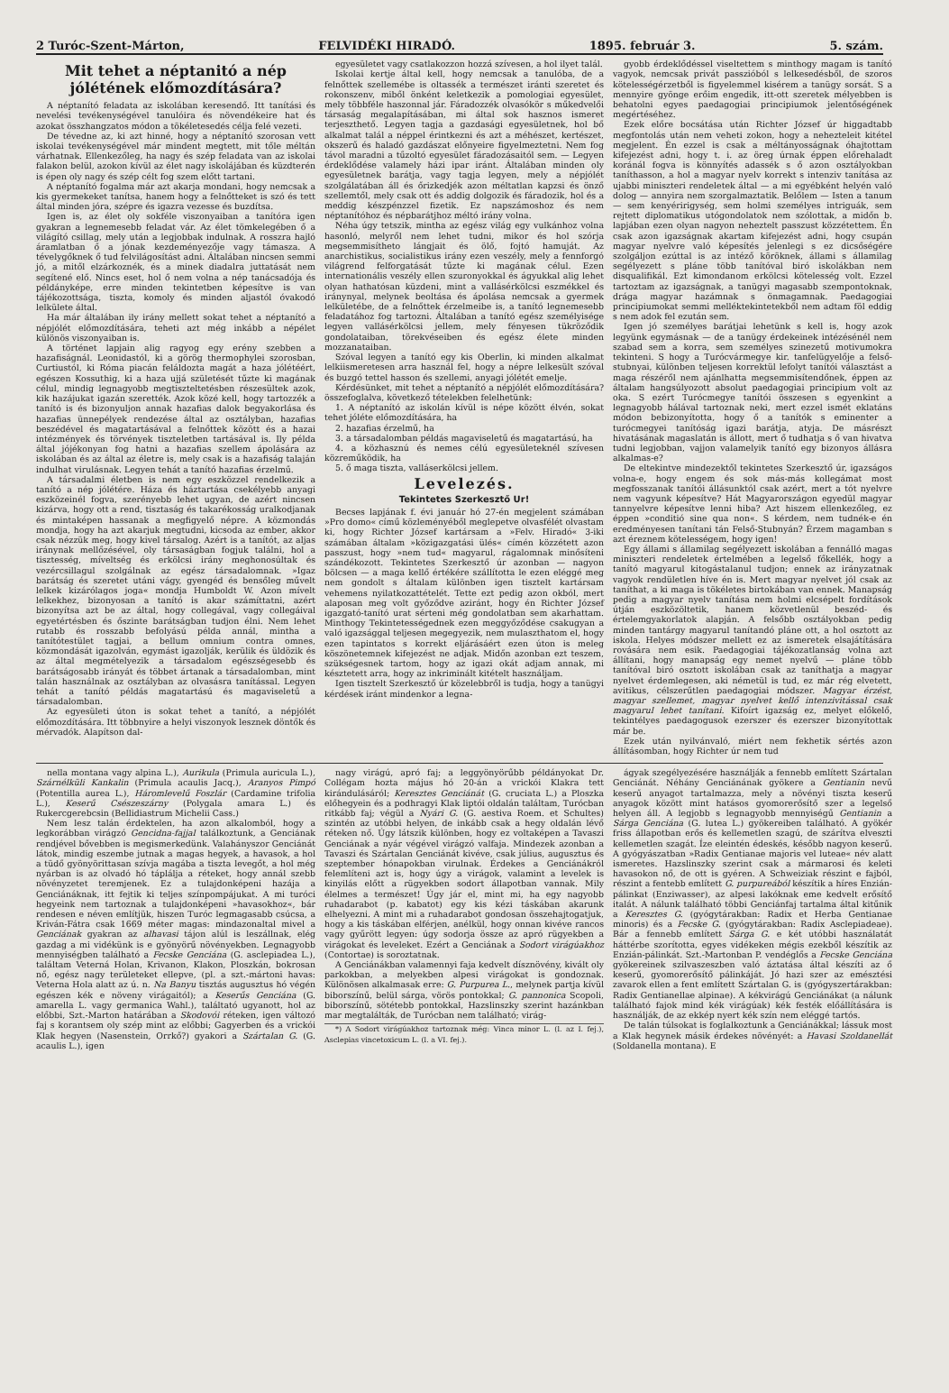2 Turóc-Szent-Márton, FELVIDÉKI HIRADÓ. 1895. február 3. 5. szám.
Mit tehet a néptanitó a nép jólétének előmozdítására?
A néptanító feladata az iskolában keresendő. Itt tanítási és nevelési tevékenységével tanulóira és növendékeire hat és azokat összhangzatos módon a tökéletesedés célja felé vezeti.
De tévedne az, ki azt hinné, hogy a néptanító szorosan vett iskolai tevékenységével már mindent megtett, mit tőle méltán várhatnak. Ellenkezőleg, ha nagy és szép feladata van az iskolai falakon belül, azokon kívül az élet nagy iskolájában és küzdterén is épen oly nagy és szép célt fog szem előtt tartani.
A néptanító fogalma már azt akarja mondani, hogy nemcsak a kis gyermekeket tanítsa, hanem hogy a felnőtteket is szó és tett által minden jóra, szépre és igazra vezesse és buzdítsa.
Igen is, az élet oly sokféle viszonyaiban a tanítóra igen gyakran a legnemesebb feladat vár. Az élet tömkelegében ő a világító csillag, mely után a legjobbak indulnak. A rosszra hajló áramlatban ő a jónak kezdeményezője vagy támasza. A tévelygőknek ő tud felvilágosítást adni. Általában nincsen semmi jó, a mitől elzárkoznék, és a minek diadalra juttatását nem segítené elő. Nincs eset, hol ő nem volna a nép tanácsadója és példányképe, erre minden tekintetben képesítve is van tájékozottsága, tiszta, komoly és minden aljastól óvakodó lelkülete által.
Ha már általában ily irány mellett sokat tehet a néptanító a népjólét előmozdítására, teheti azt még inkább a népélet különös viszonyaiban is.
A történet lapjain alig ragyog egy erény szebben a hazafiságnál. Leonidastól, ki a görög thermophylei szorosban, Curtiustól, ki Róma piacán feláldozta magát a haza jólétéért, egészen Kossuthig, ki a haza ujjá születését tűzte ki magának célul, mindig legnagyobb megtiszteltetésben részesültek azok, kik hazájukat igazán szerették. Azok közé kell, hogy tartozzék a tanító is és bizonyuljon annak hazafias dalok begyakorlása és hazafias ünnepélyek rendezése által az osztályban, hazafias beszédével és magatartásával a felnőttek között és a hazai intézmények és törvények tiszteletben tartásával is. Ily példa által jójékonyan fog hatni a hazafias szellem ápolására az iskolában és az által az életre is, mely csak is a hazafiság talaján indulhat virulásnak. Legyen tehát a tanító hazafias érzelmű.
A társadalmi életben is nem egy eszközzel rendelkezik a tanító a nép jólétére. Háza és háztartása csekélyebb anyagi eszközeinél fogva, szerényebb lehet ugyan, de azért nincsen kizárva, hogy ott a rend, tisztaság és takarékosság uralkodjanak és mintaképen hassanak a megfigyelő népre. A közmondás mondja, hogy ha azt akarjuk megtudni, kicsoda az ember, akkor csak nézzük meg, hogy kivel társalog. Azért is a tanítót, az aljas iránynak mellőzésével, oly társaságban fogjuk találni, hol a tisztesség, míveltség és erkölcsi irány meghonosúltak és vezércsillagul szolgálnak az egész társadalomnak. »Igaz barátság és szeretet utáni vágy, gyengéd és bensőleg művelt lelkek kizárólagos joga« mondja Humboldt W. Azon mívelt lelkekhez, bizonyosan a tanító is akar számíttatni, azért bizonyítsa azt be az által, hogy collegával, vagy collegáival egyetértésben és őszinte barátságban tudjon élni. Nem lehet rutabb és rosszabb befolyású példa annál, mintha a tanítótestület tagjai, a bellum omnium contra omnes, közmondását igazolván, egymást igazolják, kerülik és üldözik és az által megmételyezik a társadalom egészségesebb és barátságosabb irányát és többet ártanak a társadalomban, mint talán használnak az osztályban az olvasásra tanítással. Legyen tehát a tanító példás magatartású és magaviseletű a társadalomban.
Az egyesületi úton is sokat tehet a tanító, a népjólét előmozdítására. Itt többnyire a helyi viszonyok lesznek döntők és mérvadók. Alapítson dal-
egyesületet vagy csatlakozzon hozzá szívesen, a hol ilyet talál.
Iskolai kertje által kell, hogy nemcsak a tanulóba, de a felnőttek szellemébe is oltassék a természet iránti szeretet és rokonszenv, miből önként keletkezik a pomologiai egyesület, mely többféle haszonnal jár. Fáradozzék olvasókör s műkedvelői társaság megalapításában, mi által sok hasznos ismeret terjeszthető. Legyen tagja a gazdasági egyesületnek, hol bő alkalmat talál a néppel érintkezni és azt a méhészet, kertészet, okszerű és haladó gazdászat előnyeire figyelmeztetni. Nem fog távol maradni a tűzoltó egyesület fáradozásaitól sem. — Legyen érdeklődése valamely házi ipar iránt. Általában minden oly egyesületnek barátja, vagy tagja legyen, mely a népjólét szolgálatában áll és őrizkedjék azon méltatlan kapzsi és önző szellemtől, mely csak ott és addig dolgozik és fáradozik, hol és a meddig készpénzzel fizetik. Ez napszámoshoz és nem néptanítóhoz és népbarátjhoz méltó irány volna.
Néha úgy tetszik, mintha az egész világ egy vulkánhoz volna hasonló, melyről nem lehet tudni, mikor és hol szórja megsemmisítheto lángjait és ölő, fojtó hamuját. Az anarchistikus, socialistikus irány ezen veszély, mely a fennforgó világrend felforgatását tűzte ki magának célul. Ezen internationális veszély ellen szuronyokkal és ágyukkal alig lehet olyan hathatósan küzdeni, mint a vallásérkölcsi eszmékkel és iránynyal, melynek beoltása és ápolása nemcsak a gyermek lelkületébe, de a felnőttek érzelmeibe is, a tanító legnemesebb feladatához fog tartozni. Általában a tanító egész személyisége legyen vallásérkölcsi jellem, mely fényesen tükröződik gondolataiban, törekvéseiben és egész élete minden mozzanataiban.
Szóval legyen a tanító egy kis Oberlin, ki minden alkalmat lelkiismeretesen arra használ fel, hogy a népre lelkesült szóval és buzgó tettel hasson és szellemi, anyagi jólétét emelje.
Kérdésünket, mit tehet a néptanító a népjólét előmozdítására? összefoglalva, következő tételekben felelhetünk:
1. A néptanító az iskolán kívül is népe között élvén, sokat tehet jóléte előmozdítására, ha
2. hazafias érzelmű, ha
3. a társadalomban példás magaviseletű és magatartású, ha
4. a közhasznú és nemes célú egyesületeknél szívesen közreműködik, ha
5. ő maga tiszta, valláserkölcsi jellem.
Levelezés.
Tekintetes Szerkesztő Ur!
Becses lapjának f. évi január hó 27-én megjelent számában »Pro domo« című közleményéből meglepetve olvasfélét olvastam ki, hogy Richter József kartársam a »Felv. Hiradó« 3-iki számában általam »közigazgatási ülés« címén közzétett azon passzust, hogy »nem tud« magyarul, rágalomnak minősíteni szándékozott. Tekintetes Szerkesztő úr azonban — nagyon bölcsen — a maga kellő értékére szállította le ezen eléggé meg nem gondolt s általam különben igen tisztelt kartársam vehemens nyilatkozattételét. Tette ezt pedig azon okból, mert alaposan meg volt győződve aziránt, hogy én Richter József igazgató-tanító urat sérteni még gondolatban sem akarhattam. Minthogy Tekintetességednek ezen meggyőződése csakugyan a való igazsággal teljesen megegyezik, nem mulaszthatom el, hogy ezen tapintatos s korrekt eljárásáért ezen úton is meleg köszönetemnek kifejezést ne adjak. Midőn azonban ezt teszem, szükségesnek tartom, hogy az igazi okát adjam annak, mi késztetett arra, hogy az inkriminált kitételt használjam.
Igen tisztelt Szerkesztő úr közelebbről is tudja, hogy a tanügyi kérdések iránt mindenkor a legna-
gyobb érdeklődéssel viseltettem s minthogy magam is tanító vagyok, nemcsak privát passzióból s lelkesedésből, de szoros kötelességérzetből is figyelemmel kisérem a tanügy sorsát. S a mennyire gyönge erőim engedik, itt-ott szeretek mélyebben is behatolni egyes paedagogiai principiumok jelentőségének megértéséhez.
Ezek előre bocsátása után Richter József úr higgadtabb megfontolás után nem veheti zokon, hogy a nehezteleit kitétel megjelent. Én ezzel is csak a méltányosságnak óhajtottam kifejezést adni, hogy t. i. az öreg úrnak éppen előrehaladt koránál fogva is könnyítés adassék s ő azon osztályokban taníthasson, a hol a magyar nyelv korrekt s intenziv tanítása az ujabbi miniszteri rendeletek által — a mi egyébként helyén való dolog — annyira nem szorgalmaztatik. Belőlem — Isten a tanum — sem kenyéririgység, sem holmi személyes intriguák, sem rejtett diplomatikus utógondolatok nem szólottak, a midőn b. lapjában ezen olyan nagyon neheztelt passzust közzétettem. Én csak azon igazságnak akartam kifejezést adni, hogy csupán magyar nyelvre való képesítés jelenlegi s ez dicsőségére szolgáljon ezúttal is az intéző köröknek, állami s államilag segélyezett s pláne több tanítóval biró iskolákban nem disqualifikál. Ezt kimondanom erkölcsi kötelesség volt. Ezzel tartoztam az igazságnak, a tanügyi magasabb szempontoknak, drága magyar hazámnak s önmagamnak. Paedagogiai principiumokat semmi melléktekintetekből nem adtam föl eddig s nem adok fel ezután sem.
Igen jó személyes barátjai lehetünk s kell is, hogy azok legyünk egymásnak — de a tanügy érdekeinek intézésénél nem szabad sem a korra, sem személyes szinezetű motivumokra tekinteni. S hogy a Turócvármegye kir. tanfelügyelője a felső-stubnyai, különben teljesen korrektül lefolyt tanítói választást a maga részéről nem ajánlhatta megsemmisítendőnek, éppen az általam hangsúlyozott absolut paedagogiai principium volt az oka. S ezért Turócmegye tanítói összesen s egyenkint a legnagyobb hálával tartoznak neki, mert ezzel ismét eklatáns módon bebizonyította, hogy ő a tanítók s eminenter a turócmegyei tanítóság igazi barátja, atyja. De másrészt hivatásának magaslatán is állott, mert ő tudhatja s ő van hivatva tudni legjobban, vajjon valamelyik tanító egy bizonyos állásra alkalmas-e?
De eltekintve mindezektől tekintetes Szerkesztő úr, igazságos volna-e, hogy engem és sok más-más kollegámat most megfosszanak tanítói állásunktól csak azért, mert a tót nyelvre nem vagyunk képesítve? Hát Magyarországon egyedül magyar tannyelvre képesítve lenni hiba? Azt hiszem ellenkezőleg, ez éppen »conditió sine qua non«. S kérdem, nem tudnék-e én eredményesen tanítani tán Felső-Stubnyán? Érzem magamban s azt éreznem kötelességem, hogy igen!
Egy állami s államilag segélyezett iskolában a fennálló magas miniszteri rendeletek értelmében a legelső főkellék, hogy a tanító magyarul kitogástalanul tudjon; ennek az irányzatnak vagyok rendületlen híve én is. Mert magyar nyelvet jól csak az taníthat, a ki maga is tökéletes birtokában van ennek. Manapság pedig a magyar nyelv tanítása nem holmi elcsépelt fordítások útján eszközöltetik, hanem közvetlenül beszéd- és értelemgyakorlatok alapján. A felsőbb osztályokban pedig minden tantárgy magyarul tanítandó pláne ott, a hol osztott az iskola. Helyes módszer mellett ez az ismeretek elsajátítására rovására nem esik. Paedagogiai tájékozatlanság volna azt állítani, hogy manapság egy nemet nyelvű — pláne több tanítóval biró osztott iskolában csak az taníthatja a magyar nyelvet érdemlegesen, aki németül is tud, ez már rég elvetett, avitikus, célszerűtlen paedagogiai módszer. Magyar érzést, magyar szellemet, magyar nyelvet kellő intenzivitással csak magyarul lehet tanítani. Kifoírt igazság ez, melyet előkelő, tekintélyes paedagogusok ezerszer és ezerszer bizonyítottak már be.
Ezek után nyilvánvaló, miért nem fekhetik sértés azon állításomban, hogy Richter úr nem tud
nella montana vagy alpina L.), Aurikula (Primula auricula L.), Szárnélküli Kankalin (Primula acaulis Jacq.), Aranyos Pimpó (Potentilla aurea L.), Háromlevelű Foszlár (Cardamine trifolia L.), Keserű Csészeszárny (Polygala amara L.) és Rukercgerebcsin (Bellidiastrum Michelii Cass.)
Nem lesz talán érdektelen, ha azon alkalomból, hogy a legkorábban virágzó Gencidna-fajjal találkoztunk, a Genciának rendjével bővebben is megismerkedünk. Valahányszor Genciánát látok, mindig eszembe jutnak a magas hegyek, a havasok, a hol a tüdő gyönyörittasan szívja magába a tiszta levegőt, a hol még nyárban is az olvadó hó táplálja a réteket, hogy annál szebb növényzetet teremjenek. Ez a tulajdonképeni hazája a Genciánáknak, itt fejtik ki teljes színpompájukat. A mi turóci hegyeink nem tartoznak a tulajdonképeni »havasokhoz«, bár rendesen e néven említjük, hiszen Turóc legmagasabb csúcsa, a Kriván-Fátra csak 1669 méter magas: mindazonaltal mivel a Genciának gyakran az alhavasi tájon alúl is leszállnak, elég gazdag a mi vidékünk is e gyönyörű növényekben. Legnagyobb mennyiségben található a Fecske Genciána (G. asclepiadea L.), találtam Veterná Holan, Krivanon, Klakon, Ploszkán, bokrosan nő, egész nagy területeket ellepve, (pl. a szt.-mártoni havas: Veterna Hola alatt az ú. n. Na Banyu tisztás augusztus hó végén egészen kék e növeny virágaitól); a Keserűs Genciána (G. amarella L. vagy germanica Wahl.), találtató ugyanott, hol az előbbi, Szt.-Marton határában a Skodovói réteken, igen változó faj s korantsem oly szép mint az előbbi; Gagyerben és a vrickói Klak hegyen (Nasenstein, Orrkő?) gyakori a Szártalan G. (G. acaulis L.), igen
nagy virágú, apró faj; a leggyönyörűbb példányokat Dr. Collégam hozta május hó 20-án a vrickói Klakra tett kirándulásáról; Keresztes Genciánát (G. cruciata L.) a Ploszka előhegyein és a podhragyi Klak liptói oldalán találtam, Turócban ritkább faj; végül a Nyári G. (G. aestiva Roem. et Schultes) szintén az utóbbi helyen, de inkább csak a hegy oldalán lévő réteken nő. Úgy látszik különben, hogy ez voltaképen a Tavaszi Genciának a nyár végével virágzó valfaja. Mindezek azonban a Tavaszi és Szártalan Genciánát kivéve, csak július, augusztus és szeptember hónapokban virulnak. Érdekes a Genciánákról felemlíteni azt is, hogy úgy a virágok, valamint a levelek is kinyilás előtt a rügyekben sodort állapotban vannak. Mily élelmes a természet! Úgy jár el, mint mi, ha egy nagyobb ruhadarabot (p. kabatot) egy kis kézi táskában akarunk elhelyezni. A mint mi a ruhadarabot gondosan összehajtogatjuk, hogy a kis táskában elférjen, anélkül, hogy onnan kivéve rancos vagy gyűrött legyen: úgy sodorja össze az apró rügyekben a virágokat és leveleket. Ezért a Genciának a Sodort virágúakhoz (Contortae) is soroztatnak.
A Genciánákban valamennyi faja kedvelt dísznövény, kivált oly parkokban, a melyekben alpesi virágokat is gondoznak. Különösen alkalmasak erre: G. Purpurea L., melynek partja kívül biborszínű, belül sárga, vörös pontokkal; G. pannonica Scopoli, biborszínű, sötétebb pontokkal, Hazslinszky szerint hazánkban mar megtalálták, de Turócban nem található; virág-
*) A Sodort virágúakhoz tartoznak még: Vinca minor L. (l. az I. fej.), Asclepias vincetoxicum L. (l. a VI. fej.).
ágyak szegélyezésére használják a fennebb említett Szártalan Genciánát. Néhány Genciánának gyökere a Gentianin nevű keserű anyagot tartalmazza, mely a növényi tiszta keserű anyagok között mint hatásos gyomorerősítő szer a legelső helyen áll. A legjobb s legnagyobb mennyiségű Gentianin a Sárga Genciána (G. lutea L.) gyökereiben található. A gyökér friss állapotban erős és kellemetlen szagú, de szárítva elveszti kellemetlen szagát. Íze eleintén édeskés, később nagyon keserű. A gyógyászatban »Radix Gentianae majoris vel luteae« név alatt ismeretes. Hazslinszky szerint csak a mármarosi és keleti havasokon nő, de ott is gyéren. A Schweiziak részint e fajból, részint a fentebb említett G. purpureából készítik a híres Enzián-pálinkat (Enziwasser), az alpesi lakóknak eme kedvelt erősítő italát. A nálunk található többi Genciánfaj tartalma által kitűnik a Keresztes G. (gyógytárakban: Radix et Herba Gentianae minoris) és a Fecske G. (gyógytárakban: Radix Asclepiadeae). Bár a fennebb említett Sárga G. e két utóbbi használatát háttérbe szorította, egyes vidékeken mégis ezekből készítik az Enzián-pálinkát. Szt.-Martonban P. vendéglős a Fecske Genciána gyökereinek szilvaszeszben való áztatása által készíti az ő keserű, gyomorerősítő pálinkáját. Jó hazi szer az emésztési zavarok ellen a fent említett Szártalan G. is (gyógyszertárakban: Radix Gentianellae alpinae). A kékvirágú Genciánákat (a nálunk található fajok mind kék virágúak) kék festék előállítására is használják, de az ekkép nyert kék szín nem eléggé tartós.
De talán túlsokat is foglalkoztunk a Genciánákkal; lássuk most a Klak hegynek másik érdekes növényét: a Havasi Szoldanellát (Soldanella montana). E